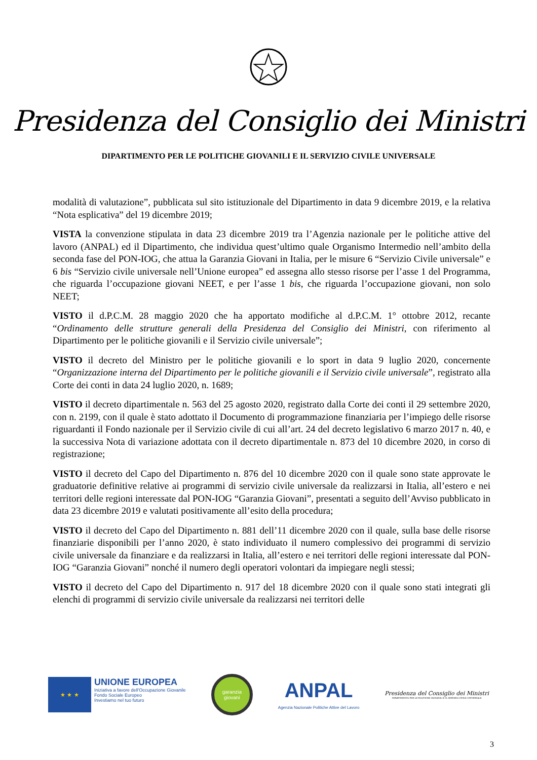Presidenza del Consiglio dei Ministri
DIPARTIMENTO PER LE POLITICHE GIOVANILI E IL SERVIZIO CIVILE UNIVERSALE
modalità di valutazione”, pubblicata sul sito istituzionale del Dipartimento in data 9 dicembre 2019, e la relativa “Nota esplicativa” del 19 dicembre 2019;
VISTA la convenzione stipulata in data 23 dicembre 2019 tra l’Agenzia nazionale per le politiche attive del lavoro (ANPAL) ed il Dipartimento, che individua quest’ultimo quale Organismo Intermedio nell’ambito della seconda fase del PON-IOG, che attua la Garanzia Giovani in Italia, per le misure 6 “Servizio Civile universale” e 6 bis “Servizio civile universale nell’Unione europea” ed assegna allo stesso risorse per l’asse 1 del Programma, che riguarda l’occupazione giovani NEET, e per l’asse 1 bis, che riguarda l’occupazione giovani, non solo NEET;
VISTO il d.P.C.M. 28 maggio 2020 che ha apportato modifiche al d.P.C.M. 1° ottobre 2012, recante “Ordinamento delle strutture generali della Presidenza del Consiglio dei Ministri, con riferimento al Dipartimento per le politiche giovanili e il Servizio civile universale”;
VISTO il decreto del Ministro per le politiche giovanili e lo sport in data 9 luglio 2020, concernente “Organizzazione interna del Dipartimento per le politiche giovanili e il Servizio civile universale”, registrato alla Corte dei conti in data 24 luglio 2020, n. 1689;
VISTO il decreto dipartimentale n. 563 del 25 agosto 2020, registrato dalla Corte dei conti il 29 settembre 2020, con n. 2199, con il quale è stato adottato il Documento di programmazione finanziaria per l’impiego delle risorse riguardanti il Fondo nazionale per il Servizio civile di cui all’art. 24 del decreto legislativo 6 marzo 2017 n. 40, e la successiva Nota di variazione adottata con il decreto dipartimentale n. 873 del 10 dicembre 2020, in corso di registrazione;
VISTO il decreto del Capo del Dipartimento n. 876 del 10 dicembre 2020 con il quale sono state approvate le graduatorie definitive relative ai programmi di servizio civile universale da realizzarsi in Italia, all’estero e nei territori delle regioni interessate dal PON-IOG “Garanzia Giovani”, presentati a seguito dell’Avviso pubblicato in data 23 dicembre 2019 e valutati positivamente all’esito della procedura;
VISTO il decreto del Capo del Dipartimento n. 881 dell’11 dicembre 2020 con il quale, sulla base delle risorse finanziarie disponibili per l’anno 2020, è stato individuato il numero complessivo dei programmi di servizio civile universale da finanziare e da realizzarsi in Italia, all’estero e nei territori delle regioni interessate dal PON-IOG “Garanzia Giovani” nonché il numero degli operatori volontari da impiegare negli stessi;
VISTO il decreto del Capo del Dipartimento n. 917 del 18 dicembre 2020 con il quale sono stati integrati gli elenchi di programmi di servizio civile universale da realizzarsi nei territori delle
★ ★ ★
UNIONE EUROPEA
Iniziativa a favore dell'Occupazione Giovanile
Fondo Sociale Europeo
Investiamo nel tuo futuro
garanzia
giovani
ANPAL
Agenzia Nazionale Politiche Attive del Lavoro
Presidenza del Consiglio dei Ministri
DIPARTIMENTO PER LE POLITICHE GIOVANILI E IL SERVIZIO CIVILE UNIVERSALE
3